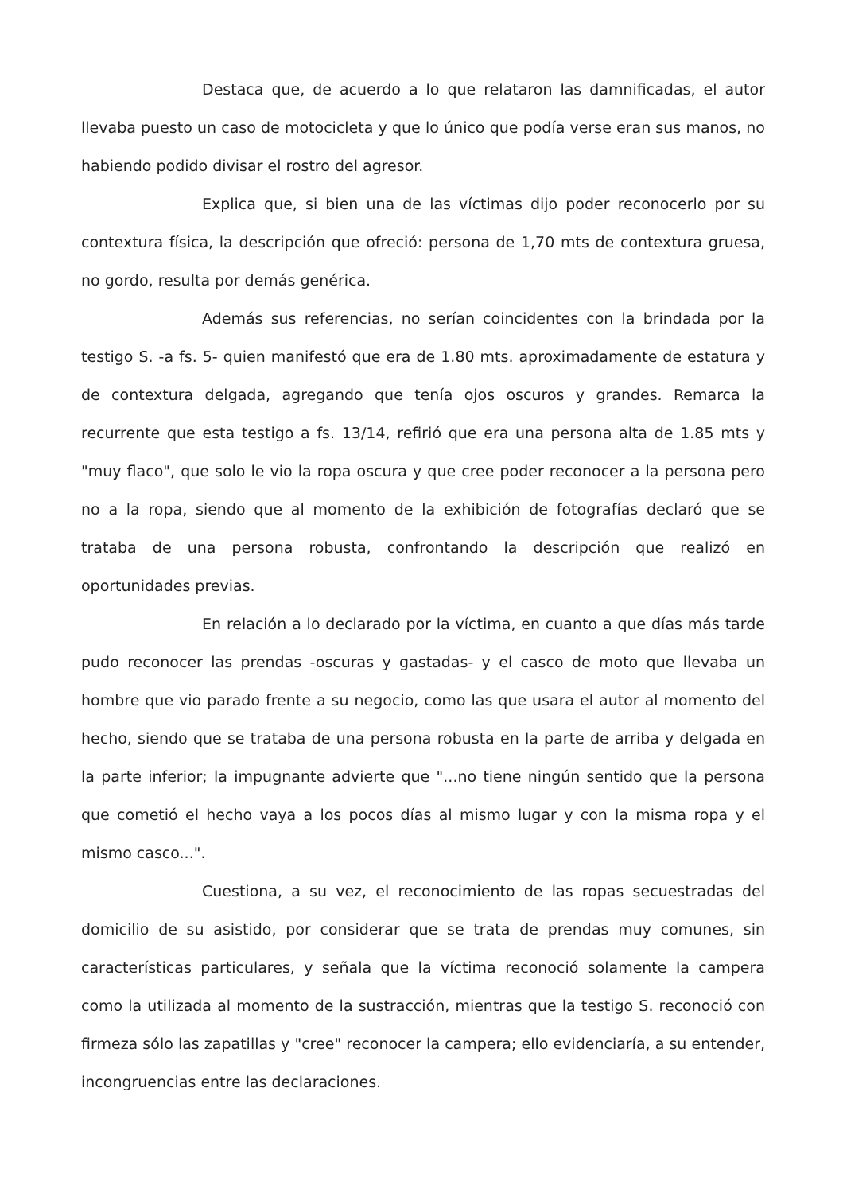Destaca que, de acuerdo a lo que relataron las damnificadas, el autor llevaba puesto un caso de motocicleta y que lo único que podía verse eran sus manos, no habiendo podido divisar el rostro del agresor.
Explica que, si bien una de las víctimas dijo poder reconocerlo por su contextura física, la descripción que ofreció: persona de 1,70 mts de contextura gruesa, no gordo, resulta por demás genérica.
Además sus referencias, no serían coincidentes con la brindada por la testigo S. -a fs. 5- quien manifestó que era de 1.80 mts. aproximadamente de estatura y de contextura delgada, agregando que tenía ojos oscuros y grandes. Remarca la recurrente que esta testigo a fs. 13/14, refirió que era una persona alta de 1.85 mts y "muy flaco", que solo le vio la ropa oscura y que cree poder reconocer a la persona pero no a la ropa, siendo que al momento de la exhibición de fotografías declaró que se trataba de una persona robusta, confrontando la descripción que realizó en oportunidades previas.
En relación a lo declarado por la víctima, en cuanto a que días más tarde pudo reconocer las prendas -oscuras y gastadas- y el casco de moto que llevaba un hombre que vio parado frente a su negocio, como las que usara el autor al momento del hecho, siendo que se trataba de una persona robusta en la parte de arriba y delgada en la parte inferior; la impugnante advierte que "...no tiene ningún sentido que la persona que cometió el hecho vaya a los pocos días al mismo lugar y con la misma ropa y el mismo casco...".
Cuestiona, a su vez, el reconocimiento de las ropas secuestradas del domicilio de su asistido, por considerar que se trata de prendas muy comunes, sin características particulares, y señala que la víctima reconoció solamente la campera como la utilizada al momento de la sustracción, mientras que la testigo S. reconoció con firmeza sólo las zapatillas y "cree" reconocer la campera; ello evidenciaría, a su entender, incongruencias entre las declaraciones.